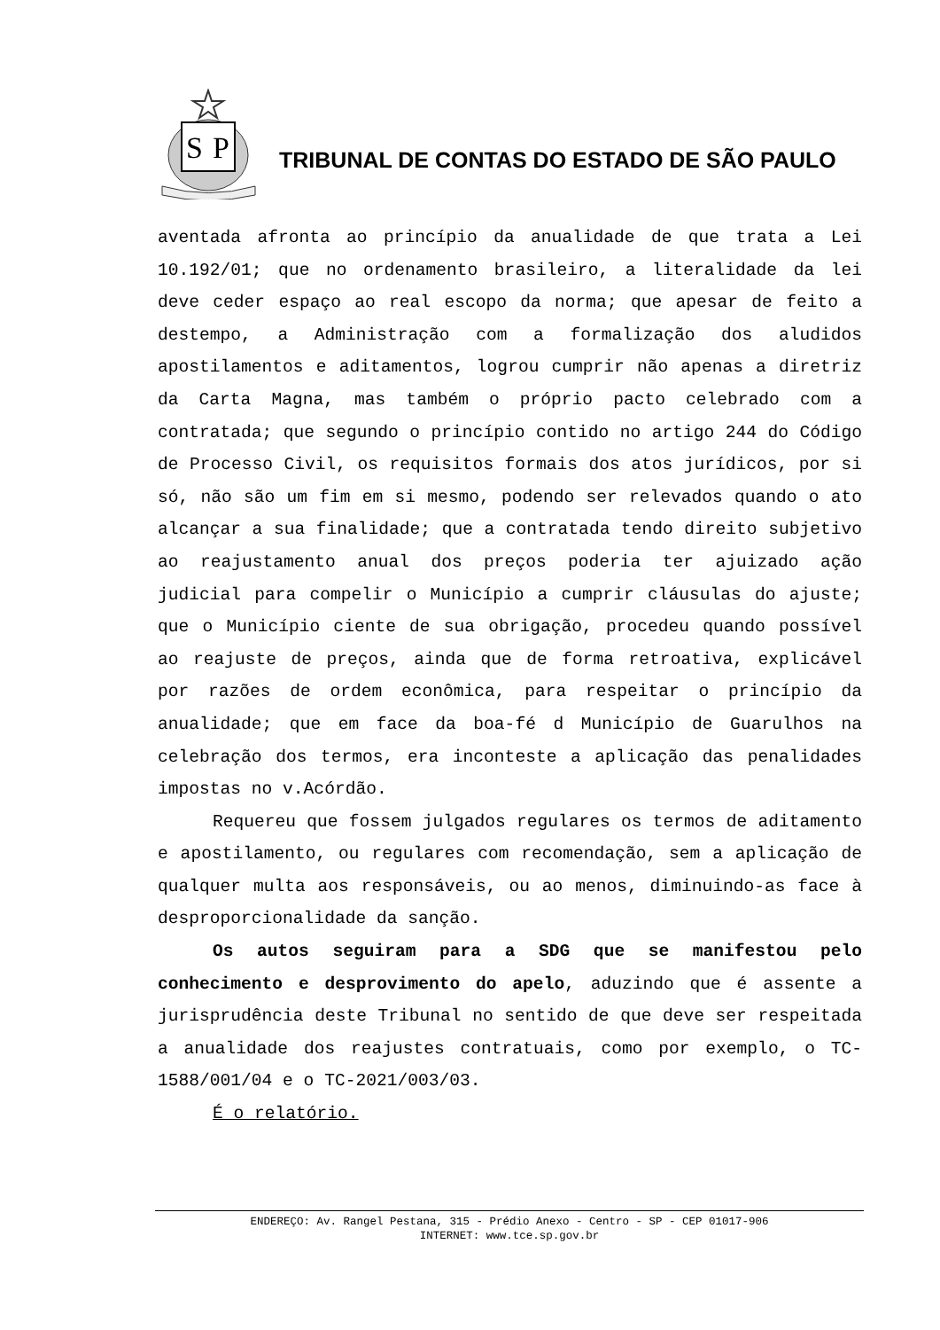S
P
TRIBUNAL DE CONTAS DO ESTADO DE SÃO PAULO
aventada afronta ao princípio da anualidade de que trata a Lei 10.192/01; que no ordenamento brasileiro, a literalidade da lei deve ceder espaço ao real escopo da norma; que apesar de feito a destempo, a Administração com a formalização dos aludidos apostilamentos e aditamentos, logrou cumprir não apenas a diretriz da Carta Magna, mas também o próprio pacto celebrado com a contratada; que segundo o princípio contido no artigo 244 do Código de Processo Civil, os requisitos formais dos atos jurídicos, por si só, não são um fim em si mesmo, podendo ser relevados quando o ato alcançar a sua finalidade; que a contratada tendo direito subjetivo ao reajustamento anual dos preços poderia ter ajuizado ação judicial para compelir o Município a cumprir cláusulas do ajuste; que o Município ciente de sua obrigação, procedeu quando possível ao reajuste de preços, ainda que de forma retroativa, explicável por razões de ordem econômica, para respeitar o princípio da anualidade; que em face da boa-fé d Município de Guarulhos na celebração dos termos, era inconteste a aplicação das penalidades impostas no v.Acórdão.
Requereu que fossem julgados regulares os termos de aditamento e apostilamento, ou regulares com recomendação, sem a aplicação de qualquer multa aos responsáveis, ou ao menos, diminuindo-as face à desproporcionalidade da sanção.
Os autos seguiram para a SDG que se manifestou pelo conhecimento e desprovimento do apelo, aduzindo que é assente a jurisprudência deste Tribunal no sentido de que deve ser respeitada a anualidade dos reajustes contratuais, como por exemplo, o TC-1588/001/04 e o TC-2021/003/03.
É o relatório.
ENDEREÇO: Av. Rangel Pestana, 315 - Prédio Anexo - Centro - SP - CEP 01017-906
INTERNET: www.tce.sp.gov.br